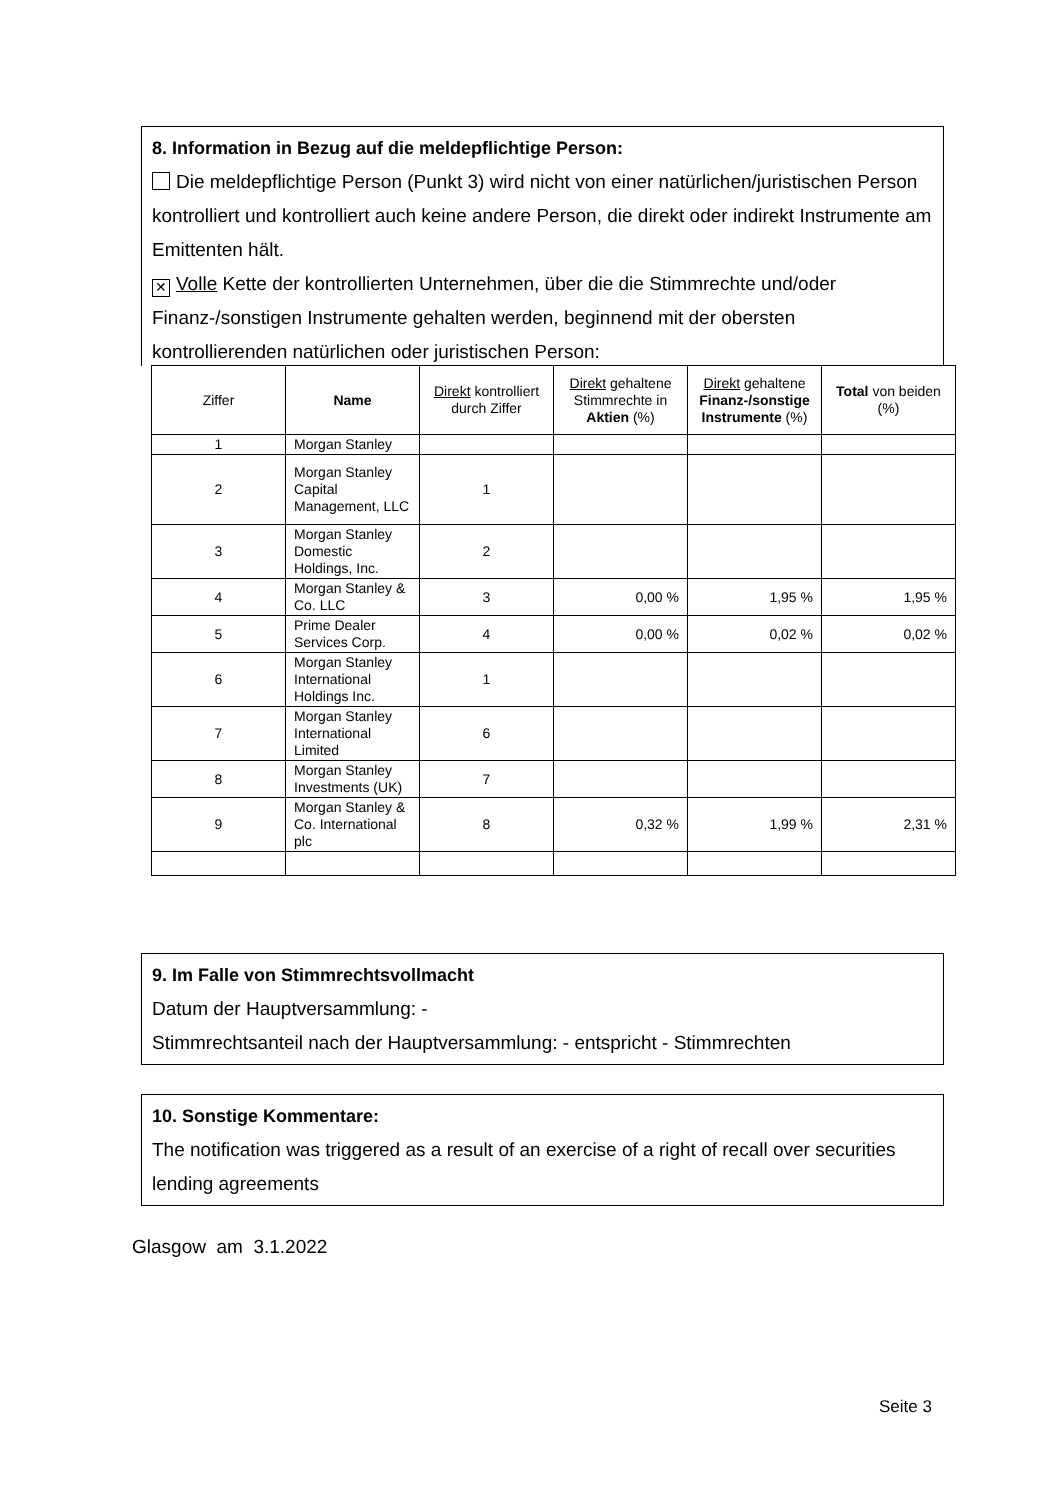8. Information in Bezug auf die meldepflichtige Person:
Die meldepflichtige Person (Punkt 3) wird nicht von einer natürlichen/juristischen Person kontrolliert und kontrolliert auch keine andere Person, die direkt oder indirekt Instrumente am Emittenten hält.
✕ Volle Kette der kontrollierten Unternehmen, über die die Stimmrechte und/oder Finanz-/sonstigen Instrumente gehalten werden, beginnend mit der obersten kontrollierenden natürlichen oder juristischen Person:
| Ziffer | Name | Direkt kontrolliert durch Ziffer | Direkt gehaltene Stimmrechte in Aktien (%) | Direkt gehaltene Finanz-/sonstige Instrumente (%) | Total von beiden (%) |
| --- | --- | --- | --- | --- | --- |
| 1 | Morgan Stanley | | | | |
| 2 | Morgan Stanley Capital Management, LLC | 1 | | | |
| 3 | Morgan Stanley Domestic Holdings, Inc. | 2 | | | |
| 4 | Morgan Stanley & Co. LLC | 3 | 0,00 % | 1,95 % | 1,95 % |
| 5 | Prime Dealer Services Corp. | 4 | 0,00 % | 0,02 % | 0,02 % |
| 6 | Morgan Stanley International Holdings Inc. | 1 | | | |
| 7 | Morgan Stanley International Limited | 6 | | | |
| 8 | Morgan Stanley Investments (UK) | 7 | | | |
| 9 | Morgan Stanley & Co. International plc | 8 | 0,32 % | 1,99 % | 2,31 % |
9. Im Falle von Stimmrechtsvollmacht
Datum der Hauptversammlung: -
Stimmrechtsanteil nach der Hauptversammlung: - entspricht - Stimmrechten
10. Sonstige Kommentare:
The notification was triggered as a result of an exercise of a right of recall over securities lending agreements
Glasgow am 3.1.2022
Seite 3